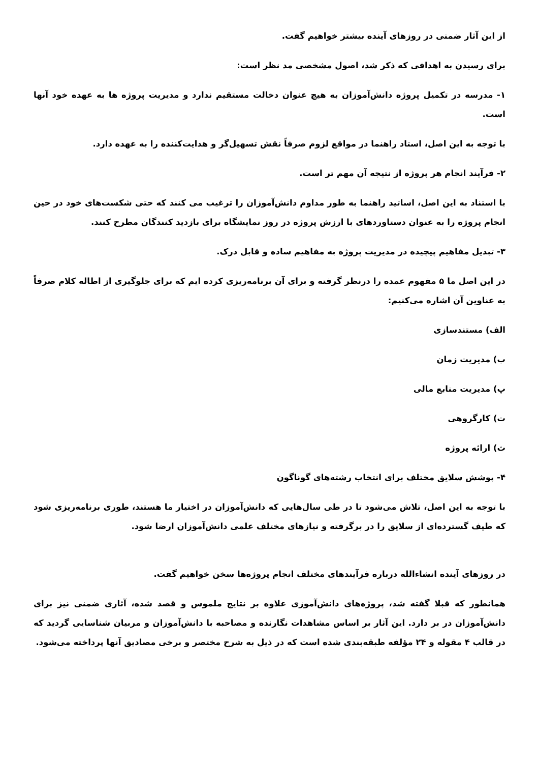از این آثار ضمنی در روزهای آینده بیشتر خواهیم گفت.
برای رسیدن به اهدافی که ذکر شد، اصول مشخصی مد نظر است:
۱- مدرسه در تکمیل پروژه دانش‌آموزان به هیچ عنوان دخالت مستقیم ندارد و مدیریت پروژه ها به عهده خود آنها است.
با توجه به این اصل، استاد راهنما در مواقع لزوم صرفاً نقش تسهیل‌گر و هدایت‌کننده را به عهده دارد.
۲- فرآیند انجام هر پروژه از نتیجه آن مهم تر است.
با استناد به این اصل، اساتید راهنما به طور مداوم دانش‌آموزان را ترغیب می کنند که حتی شکست‌های خود در حین انجام پروژه را به عنوان دستاوردهای با ارزش پروژه در روز نمایشگاه برای بازدید کنندگان مطرح کنند.
۳- تبدیل مفاهیم پیچیده در مدیریت پروژه به مفاهیم ساده و قابل درک.
در این اصل ما ۵ مفهوم عمده را درنظر گرفته و برای آن برنامه‌ریزی کرده ایم که برای جلوگیری از اطاله کلام صرفاً به عناوین آن اشاره می‌کنیم:
الف) مستندسازی
ب) مدیریت زمان
پ) مدیریت منابع مالی
ت) کارگروهی
ث) ارائه پروژه
۴- پوشش سلایق مختلف برای انتخاب رشته‌های گوناگون
با توجه به این اصل، تلاش می‌شود تا در طی سال‌هایی که دانش‌آموزان در اختیار ما هستند، طوری برنامه‌ریزی شود که طیف گسترده‌ای از سلایق را در برگرفته و نیازهای مختلف علمی دانش‌آموزان ارضا شود.
در روزهای آینده انشاءالله درباره فرآیندهای مختلف انجام پروژه‌ها سخن خواهیم گفت.
همانطور که قبلا گفته شد، پروژه‌های دانش‌آموزی علاوه بر نتایج ملموس و قصد شده، آثاری ضمنی نیز برای دانش‌آموزان در بر دارد. این آثار بر اساس مشاهدات نگارنده و مصاحبه با دانش‌آموزان و مربیان شناسایی گردید که در قالب ۴ مقوله و ۲۴ مؤلفه طبقه‌بندی شده است که در ذیل به شرح مختصر و برخی مصادیق آنها پرداخته می‌شود.